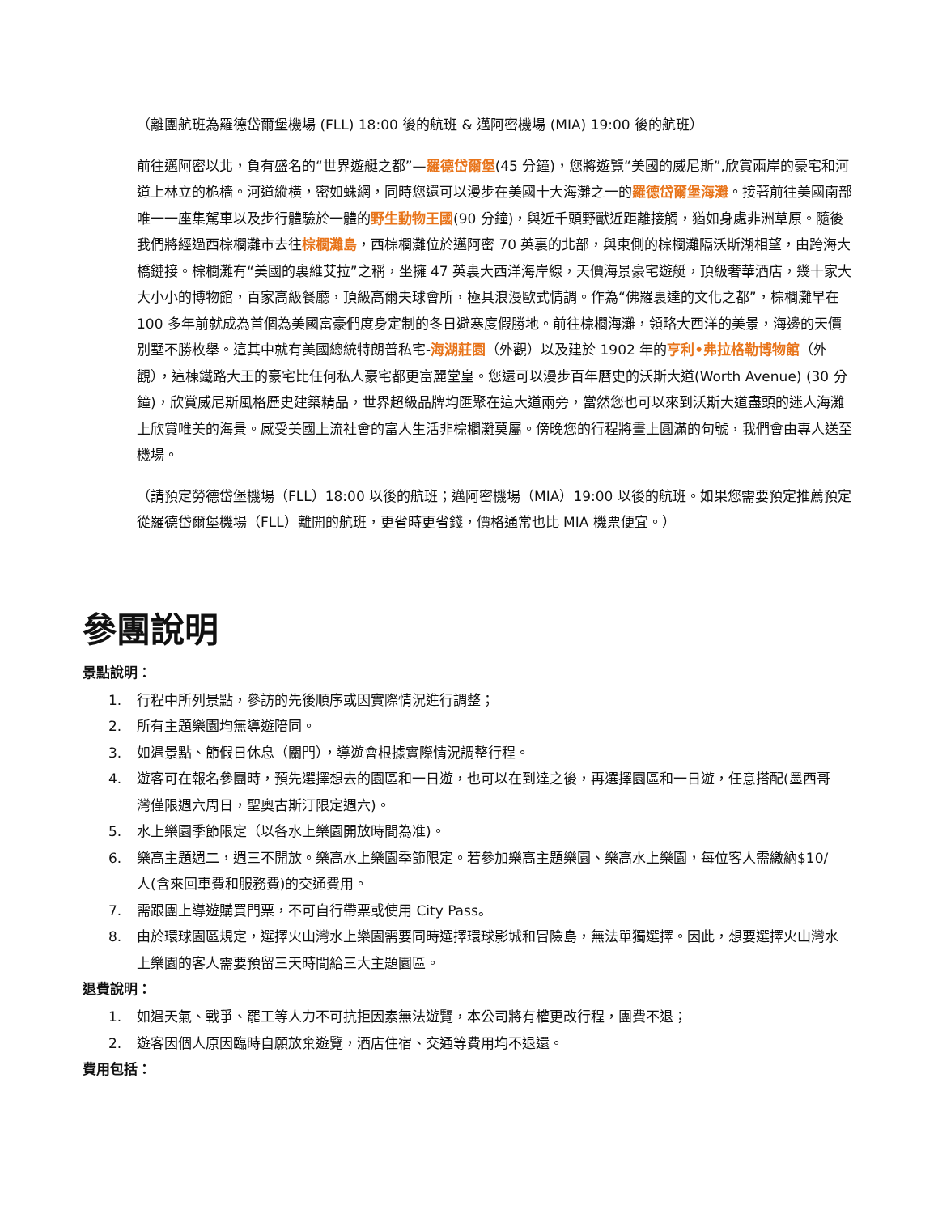（離團航班為羅德岱爾堡機場 (FLL) 18:00 後的航班 & 邁阿密機場 (MIA) 19:00 後的航班）
前往邁阿密以北，負有盛名的“世界遊艇之都”—羅德岱爾堡(45 分鐘)，您將遊覽“美國的威尼斯”,欣賞兩岸的豪宅和河道上林立的桅檣。河道縱橫，密如蛛網，同時您還可以漫步在美國十大海灘之一的羅德岱爾堡海灘。接著前往美國南部唯一一座集駕車以及步行體驗於一體的野生動物王國(90 分鐘)，與近千頭野獸近距離接觸，猶如身處非洲草原。隨後我們將經過西棕櫚灘市去往棕櫚灘島，西棕櫚灘位於邁阿密 70 英裏的北部，與東側的棕櫚灘隔沃斯湖相望，由跨海大橋鏈接。棕櫚灘有“美國的裏維艾拉”之稱，坐擁 47 英裏大西洋海岸線，天價海景豪宅遊艇，頂級奢華酒店，幾十家大大小小的博物館，百家高級餐廳，頂級高爾夫球會所，極具浪漫歐式情調。作為“佛羅裏達的文化之都”，棕櫚灘早在 100 多年前就成為首個為美國富豪們度身定制的冬日避寒度假勝地。前往棕櫚海灘，領略大西洋的美景，海邊的天價別墅不勝枚舉。這其中就有美國總統特朗普私宅-海湖莊園（外觀）以及建於 1902 年的亨利•弗拉格勒博物館（外觀），這棟鐵路大王的豪宅比任何私人豪宅都更富麗堂皇。您還可以漫步百年曆史的沃斯大道(Worth Avenue) (30 分鐘)，欣賞威尼斯風格歷史建築精品，世界超級品牌均匯聚在這大道兩旁，當然您也可以來到沃斯大道盡頭的迷人海灘上欣賞唯美的海景。感受美國上流社會的富人生活非棕櫚灘莫屬。傍晚您的行程將畫上圓滿的句號，我們會由專人送至機場。
（請預定勞德岱堡機場（FLL）18:00 以後的航班；邁阿密機場（MIA）19:00 以後的航班。如果您需要預定推薦預定從羅德岱爾堡機場（FLL）離開的航班，更省時更省錢，價格通常也比 MIA 機票便宜。）
參團說明
景點說明：
1. 行程中所列景點，參訪的先後順序或因實際情況進行調整；
2. 所有主題樂園均無導遊陪同。
3. 如遇景點、節假日休息（關門），導遊會根據實際情況調整行程。
4. 遊客可在報名參團時，預先選擇想去的園區和一日遊，也可以在到達之後，再選擇園區和一日遊，任意搭配(墨西哥灣僅限週六周日，聖奧古斯汀限定週六)。
5. 水上樂園季節限定（以各水上樂園開放時間為准)。
6. 樂高主題週二，週三不開放。樂高水上樂園季節限定。若參加樂高主題樂園、樂高水上樂園，每位客人需繳納$10/人(含來回車費和服務費)的交通費用。
7. 需跟團上導遊購買門票，不可自行帶票或使用 City Pass。
8. 由於環球園區規定，選擇火山灣水上樂園需要同時選擇環球影城和冒險島，無法單獨選擇。因此，想要選擇火山灣水上樂園的客人需要預留三天時間給三大主題園區。
退費說明：
1. 如遇天氣、戰爭、罷工等人力不可抗拒因素無法遊覽，本公司將有權更改行程，團費不退；
2. 遊客因個人原因臨時自願放棄遊覽，酒店住宿、交通等費用均不退還。
費用包括：